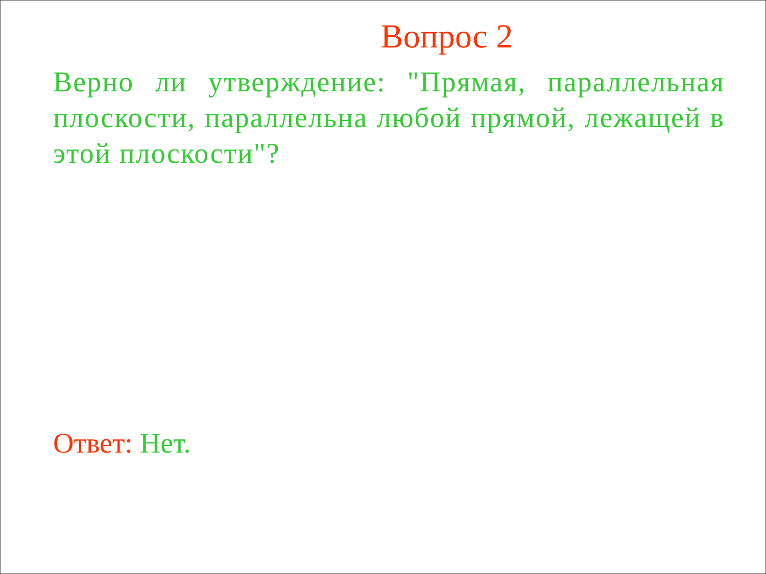Вопрос 2
Верно ли утверждение: "Прямая, параллельная плоскости, параллельна любой прямой, лежащей в этой плоскости"?
Ответ: Нет.